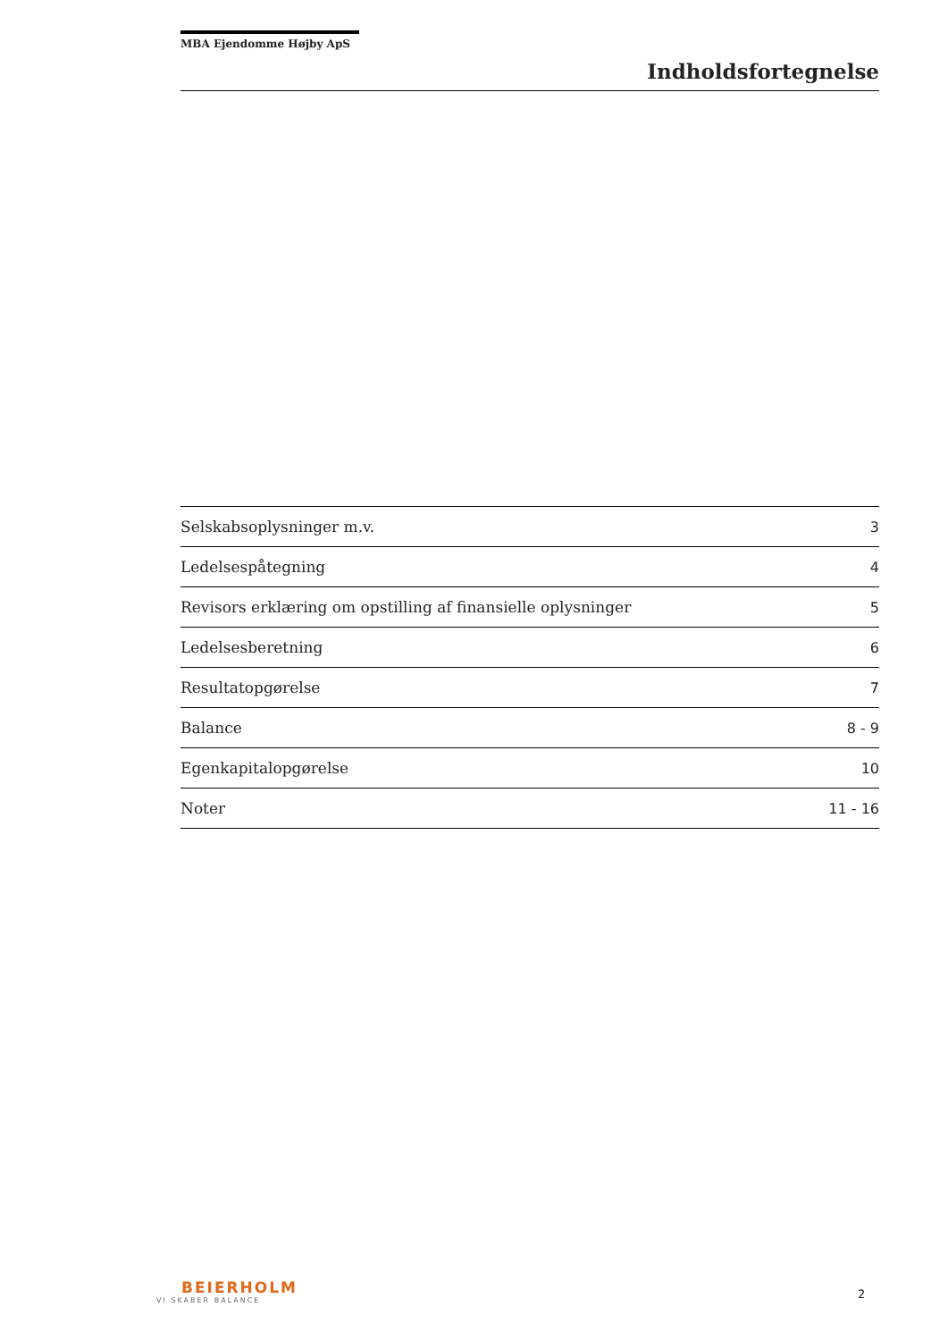MBA Ejendomme Højby ApS
Indholdsfortegnelse
| Selskabsoplysninger m.v. | 3 |
| Ledelsespåtegning | 4 |
| Revisors erklæring om opstilling af finansielle oplysninger | 5 |
| Ledelsesberetning | 6 |
| Resultatopgørelse | 7 |
| Balance | 8 - 9 |
| Egenkapitalopgørelse | 10 |
| Noter | 11 - 16 |
BEIERHOLM
VI SKABER BALANCE
2